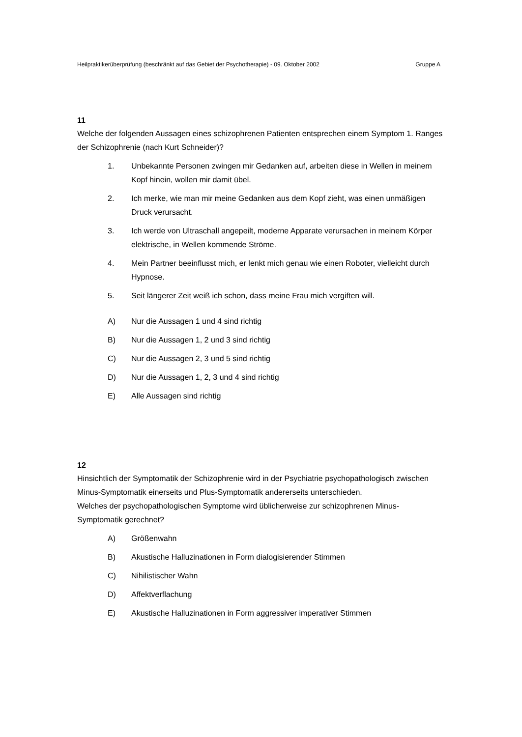Heilpraktikerüberprüfung (beschränkt auf das Gebiet der Psychotherapie) - 09. Oktober 2002 Gruppe A
11
Welche der folgenden Aussagen eines schizophrenen Patienten entsprechen einem Symptom 1. Ranges der Schizophrenie (nach Kurt Schneider)?
1. Unbekannte Personen zwingen mir Gedanken auf, arbeiten diese in Wellen in meinem Kopf hinein, wollen mir damit übel.
2. Ich merke, wie man mir meine Gedanken aus dem Kopf zieht, was einen unmäßigen Druck verursacht.
3. Ich werde von Ultraschall angepeilt, moderne Apparate verursachen in meinem Körper elektrische, in Wellen kommende Ströme.
4. Mein Partner beeinflusst mich, er lenkt mich genau wie einen Roboter, vielleicht durch Hypnose.
5. Seit längerer Zeit weiß ich schon, dass meine Frau mich vergiften will.
A) Nur die Aussagen 1 und 4 sind richtig
B) Nur die Aussagen 1, 2 und 3 sind richtig
C) Nur die Aussagen 2, 3 und 5 sind richtig
D) Nur die Aussagen 1, 2, 3 und 4 sind richtig
E) Alle Aussagen sind richtig
12
Hinsichtlich der Symptomatik der Schizophrenie wird in der Psychiatrie psychopathologisch zwischen Minus-Symptomatik einerseits und Plus-Symptomatik andererseits unterschieden.
Welches der psychopathologischen Symptome wird üblicherweise zur schizophrenen Minus-Symptomatik gerechnet?
A) Größenwahn
B) Akustische Halluzinationen in Form dialogisierender Stimmen
C) Nihilistischer Wahn
D) Affektverflachung
E) Akustische Halluzinationen in Form aggressiver imperativer Stimmen